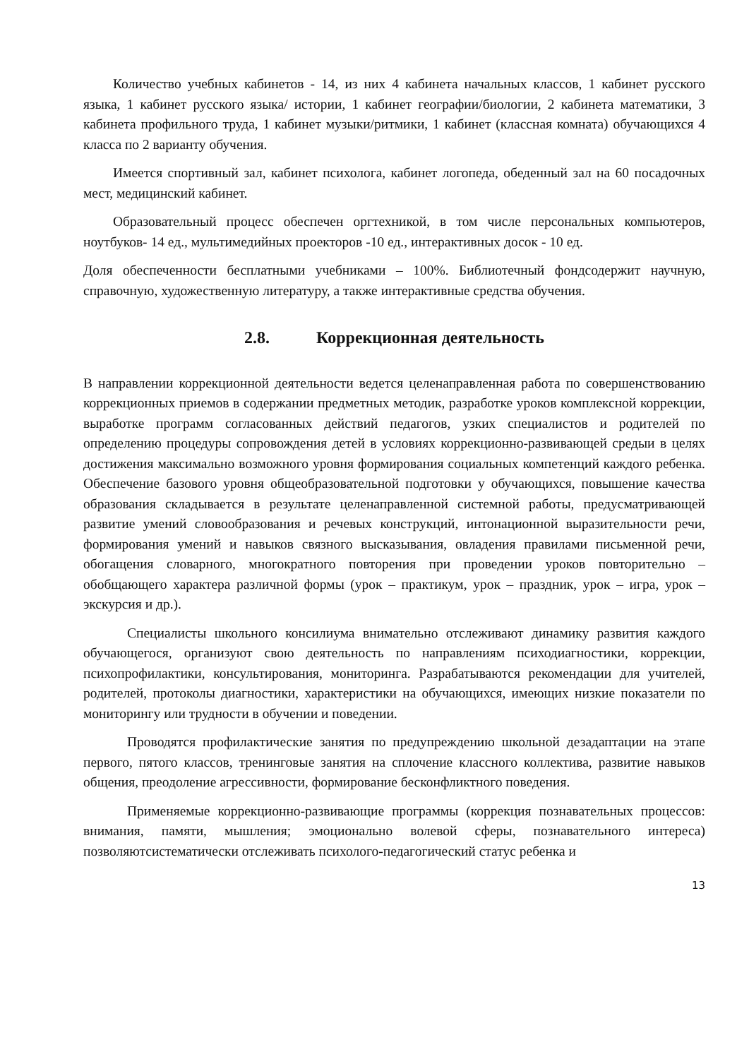Количество учебных кабинетов - 14, из них 4 кабинета начальных классов, 1 кабинет русского языка, 1 кабинет русского языка/ истории, 1 кабинет географии/биологии, 2 кабинета математики, 3 кабинета профильного труда, 1 кабинет музыки/ритмики, 1 кабинет (классная комната) обучающихся 4 класса по 2 варианту обучения.
Имеется спортивный зал, кабинет психолога, кабинет логопеда, обеденный зал на 60 посадочных мест, медицинский кабинет.
Образовательный процесс обеспечен оргтехникой, в том числе персональных компьютеров, ноутбуков- 14 ед., мультимедийных проекторов -10 ед., интерактивных досок - 10 ед.
Доля обеспеченности бесплатными учебниками – 100%. Библиотечный фондсодержит научную, справочную, художественную литературу, а также интерактивные средства обучения.
2.8. Коррекционная деятельность
В направлении коррекционной деятельности ведется целенаправленная работа по совершенствованию коррекционных приемов в содержании предметных методик, разработке уроков комплексной коррекции, выработке программ согласованных действий педагогов, узких специалистов и родителей по определению процедуры сопровождения детей в условиях коррекционно-развивающей средыи в целях достижения максимально возможного уровня формирования социальных компетенций каждого ребенка. Обеспечение базового уровня общеобразовательной подготовки у обучающихся, повышение качества образования складывается в результате целенаправленной системной работы, предусматривающей развитие умений словообразования и речевых конструкций, интонационной выразительности речи, формирования умений и навыков связного высказывания, овладения правилами письменной речи, обогащения словарного, многократного повторения при проведении уроков повторительно – обобщающего характера различной формы (урок – практикум, урок – праздник, урок – игра, урок – экскурсия и др.).
Специалисты школьного консилиума внимательно отслеживают динамику развития каждого обучающегося, организуют свою деятельность по направлениям психодиагностики, коррекции, психопрофилактики, консультирования, мониторинга. Разрабатываются рекомендации для учителей, родителей, протоколы диагностики, характеристики на обучающихся, имеющих низкие показатели по мониторингу или трудности в обучении и поведении.
Проводятся профилактические занятия по предупреждению школьной дезадаптации на этапе первого, пятого классов, тренинговые занятия на сплочение классного коллектива, развитие навыков общения, преодоление агрессивности, формирование бесконфликтного поведения.
Применяемые коррекционно-развивающие программы (коррекция познавательных процессов: внимания, памяти, мышления; эмоционально волевой сферы, познавательного интереса) позволяютсистематически отслеживать психолого-педагогический статус ребенка и
13